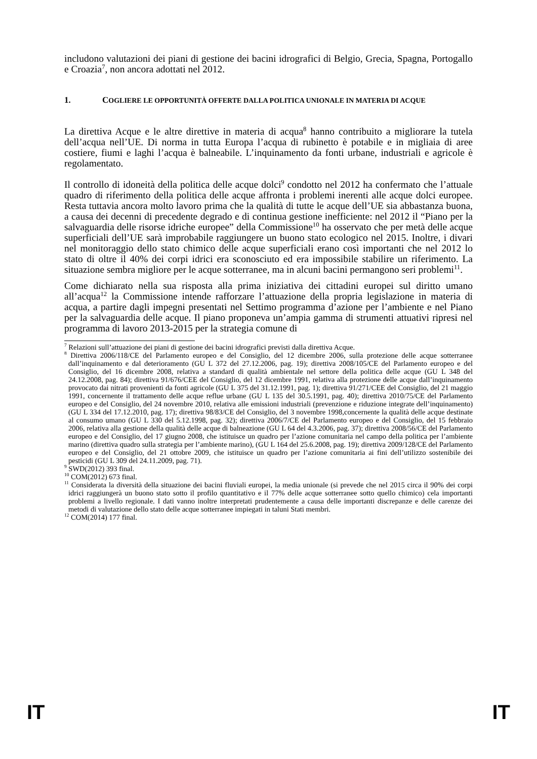includono valutazioni dei piani di gestione dei bacini idrografici di Belgio, Grecia, Spagna, Portogallo e Croazia<sup>7</sup>, non ancora adottati nel 2012.
1. COGLIERE LE OPPORTUNITÀ OFFERTE DALLA POLITICA UNIONALE IN MATERIA DI ACQUE
La direttiva Acque e le altre direttive in materia di acqua<sup>8</sup> hanno contribuito a migliorare la tutela dell’acqua nell’UE. Di norma in tutta Europa l’acqua di rubinetto è potabile e in migliaia di aree costiere, fiumi e laghi l’acqua è balneabile. L’inquinamento da fonti urbane, industriali e agricole è regolamentato.
Il controllo di idoneità della politica delle acque dolci<sup>9</sup> condotto nel 2012 ha confermato che l’attuale quadro di riferimento della politica delle acque affronta i problemi inerenti alle acque dolci europee. Resta tuttavia ancora molto lavoro prima che la qualità di tutte le acque dell’UE sia abbastanza buona, a causa dei decenni di precedente degrado e di continua gestione inefficiente: nel 2012 il “Piano per la salvaguardia delle risorse idriche europee” della Commissione<sup>10</sup> ha osservato che per metà delle acque superficiali dell’UE sarà improbabile raggiungere un buono stato ecologico nel 2015. Inoltre, i divari nel monitoraggio dello stato chimico delle acque superficiali erano così importanti che nel 2012 lo stato di oltre il 40% dei corpi idrici era sconosciuto ed era impossibile stabilire un riferimento. La situazione sembra migliore per le acque sotterranee, ma in alcuni bacini permangono seri problemi<sup>11</sup>.
Come dichiarato nella sua risposta alla prima iniziativa dei cittadini europei sul diritto umano all’acqua<sup>12</sup> la Commissione intende rafforzare l’attuazione della propria legislazione in materia di acqua, a partire dagli impegni presentati nel Settimo programma d’azione per l’ambiente e nel Piano per la salvaguardia delle acque. Il piano proponeva un’ampia gamma di strumenti attuativi ripresi nel programma di lavoro 2013-2015 per la strategia comune di
<sup>7</sup> Relazioni sull’attuazione dei piani di gestione dei bacini idrografici previsti dalla direttiva Acque.
<sup>8</sup> Direttiva 2006/118/CE del Parlamento europeo e del Consiglio, del 12 dicembre 2006, sulla protezione delle acque sotterranee dall’inquinamento e dal deterioramento (GU L 372 del 27.12.2006, pag. 19); direttiva 2008/105/CE del Parlamento europeo e del Consiglio, del 16 dicembre 2008, relativa a standard di qualità ambientale nel settore della politica delle acque (GU L 348 del 24.12.2008, pag. 84); direttiva 91/676/CEE del Consiglio, del 12 dicembre 1991, relativa alla protezione delle acque dall’inquinamento provocato dai nitrati provenienti da fonti agricole (GU L 375 del 31.12.1991, pag. 1); direttiva 91/271/CEE del Consiglio, del 21 maggio 1991, concernente il trattamento delle acque reflue urbane (GU L 135 del 30.5.1991, pag. 40); direttiva 2010/75/CE del Parlamento europeo e del Consiglio, del 24 novembre 2010, relativa alle emissioni industriali (prevenzione e riduzione integrate dell’inquinamento) (GU L 334 del 17.12.2010, pag. 17); direttiva 98/83/CE del Consiglio, del 3 novembre 1998,concernente la qualità delle acque destinate al consumo umano (GU L 330 del 5.12.1998, pag. 32); direttiva 2006/7/CE del Parlamento europeo e del Consiglio, del 15 febbraio 2006, relativa alla gestione della qualità delle acque di balneazione (GU L 64 del 4.3.2006, pag. 37); direttiva 2008/56/CE del Parlamento europeo e del Consiglio, del 17 giugno 2008, che istituisce un quadro per l’azione comunitaria nel campo della politica per l’ambiente marino (direttiva quadro sulla strategia per l’ambiente marino), (GU L 164 del 25.6.2008, pag. 19); direttiva 2009/128/CE del Parlamento europeo e del Consiglio, del 21 ottobre 2009, che istituisce un quadro per l’azione comunitaria ai fini dell’utilizzo sostenibile dei pesticidi (GU L 309 del 24.11.2009, pag. 71).
<sup>9</sup> SWD(2012) 393 final.
<sup>10</sup> COM(2012) 673 final.
<sup>11</sup> Considerata la diversità della situazione dei bacini fluviali europei, la media unionale (si prevede che nel 2015 circa il 90% dei corpi idrici raggiungerà un buono stato sotto il profilo quantitativo e il 77% delle acque sotterranee sotto quello chimico) cela importanti problemi a livello regionale. I dati vanno inoltre interpretati prudentemente a causa delle importanti discrepanze e delle carenze dei metodi di valutazione dello stato delle acque sotterranee impiegati in taluni Stati membri.
<sup>12</sup> COM(2014) 177 final.
IT IT